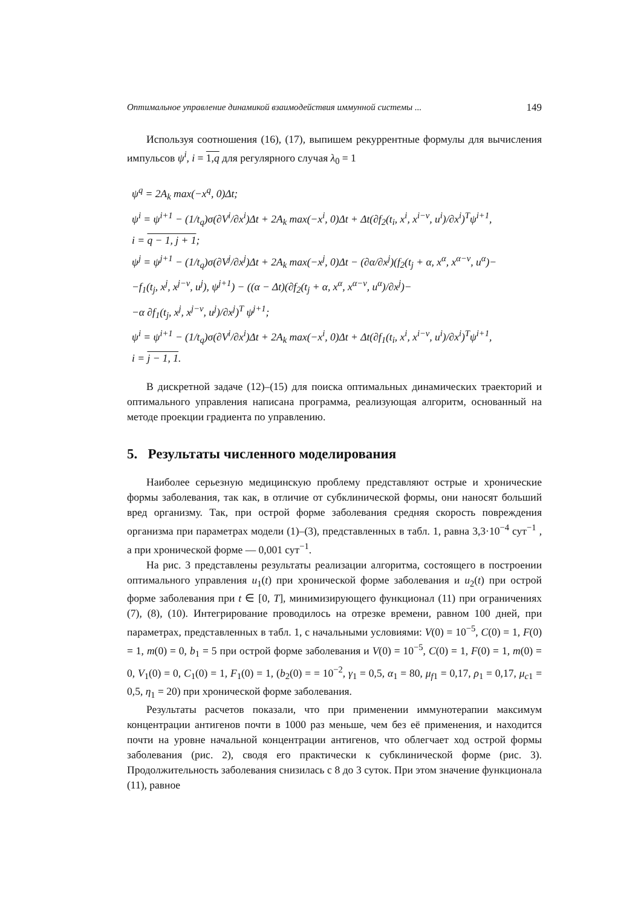Оптимальное управление динамикой взаимодействия иммунной системы ... 149
Используя соотношения (16), (17), выпишем рекуррентные формулы для вычисления импульсов ψ<sup>i</sup>, i = 1,q для регулярного случая λ<sub>0</sub> = 1
ψ<sup>q</sup> = 2A<sub>k</sub> max(−x<sup>q</sup>, 0)Δt;
ψ<sup>i</sup> = ψ<sup>i+1</sup> − (1/t<sub>q</sub>)σ(∂V<sup>i</sup>/∂x<sup>i</sup>)Δt + 2A<sub>k</sub> max(−x<sup>i</sup>, 0)Δt + Δt(∂f<sub>2</sub>(t<sub>i</sub>, x<sup>i</sup>, x<sup>i−ν</sup>, u<sup>i</sup>)/∂x<sup>i</sup>)<sup>T</sup>ψ<sup>i+1</sup>,
i = q − 1, j + 1;
ψ<sup>j</sup> = ψ<sup>j+1</sup> − (1/t<sub>q</sub>)σ(∂V<sup>j</sup>/∂x<sup>j</sup>)Δt + 2A<sub>k</sub> max(−x<sup>j</sup>, 0)Δt − (∂α/∂x<sup>j</sup>)(f<sub>2</sub>(t<sub>j</sub> + α, x<sup>α</sup>, x<sup>α−ν</sup>, u<sup>α</sup>)−
−f<sub>1</sub>(t<sub>j</sub>, x<sup>j</sup>, x<sup>j−ν</sup>, u<sup>j</sup>), ψ<sup>j+1</sup>) − ((α − Δt)(∂f<sub>2</sub>(t<sub>j</sub> + α, x<sup>α</sup>, x<sup>α−ν</sup>, u<sup>α</sup>)/∂x<sup>j</sup>)−
−α ∂f<sub>1</sub>(t<sub>j</sub>, x<sup>j</sup>, x<sup>j−ν</sup>, u<sup>j</sup>)/∂x<sup>j</sup>)<sup>T</sup> ψ<sup>j+1</sup>;
ψ<sup>i</sup> = ψ<sup>i+1</sup> − (1/t<sub>q</sub>)σ(∂V<sup>i</sup>/∂x<sup>i</sup>)Δt + 2A<sub>k</sub> max(−x<sup>i</sup>, 0)Δt + Δt(∂f<sub>1</sub>(t<sub>i</sub>, x<sup>i</sup>, x<sup>i−ν</sup>, u<sup>i</sup>)/∂x<sup>i</sup>)<sup>T</sup>ψ<sup>i+1</sup>,
i = j − 1, 1.
В дискретной задаче (12)–(15) для поиска оптимальных динамических траекторий и оптимального управления написана программа, реализующая алгоритм, основанный на методе проекции градиента по управлению.
5. Результаты численного моделирования
Наиболее серьезную медицинскую проблему представляют острые и хронические формы заболевания, так как, в отличие от субклинической формы, они наносят больший вред организму. Так, при острой форме заболевания средняя скорость повреждения организма при параметрах модели (1)–(3), представленных в табл. 1, равна 3,3·10<sup>−4</sup> сут<sup>−1</sup> , а при хронической форме — 0,001 сут<sup>−1</sup>.
На рис. 3 представлены результаты реализации алгоритма, состоящего в построении оптимального управления u<sub>1</sub>(t) при хронической форме заболевания и u<sub>2</sub>(t) при острой форме заболевания при t ∈ [0, T], минимизирующего функционал (11) при ограничениях (7), (8), (10). Интегрирование проводилось на отрезке времени, равном 100 дней, при параметрах, представленных в табл. 1, с начальными условиями: V(0) = 10<sup>−5</sup>, C(0) = 1, F(0) = 1, m(0) = 0, b<sub>1</sub> = 5 при острой форме заболевания и V(0) = 10<sup>−5</sup>, C(0) = 1, F(0) = 1, m(0) = 0, V<sub>1</sub>(0) = 0, C<sub>1</sub>(0) = 1, F<sub>1</sub>(0) = 1, (b<sub>2</sub>(0) = = 10<sup>−2</sup>, γ<sub>1</sub> = 0,5, α<sub>1</sub> = 80, μ<sub>f1</sub> = 0,17, ρ<sub>1</sub> = 0,17, μ<sub>c1</sub> = 0,5, η<sub>1</sub> = 20) при хронической форме заболевания.
Результаты расчетов показали, что при применении иммунотерапии максимум концентрации антигенов почти в 1000 раз меньше, чем без её применения, и находится почти на уровне начальной концентрации антигенов, что облегчает ход острой формы заболевания (рис. 2), сводя его практически к субклинической форме (рис. 3). Продолжительность заболевания снизилась с 8 до 3 суток. При этом значение функционала (11), равное